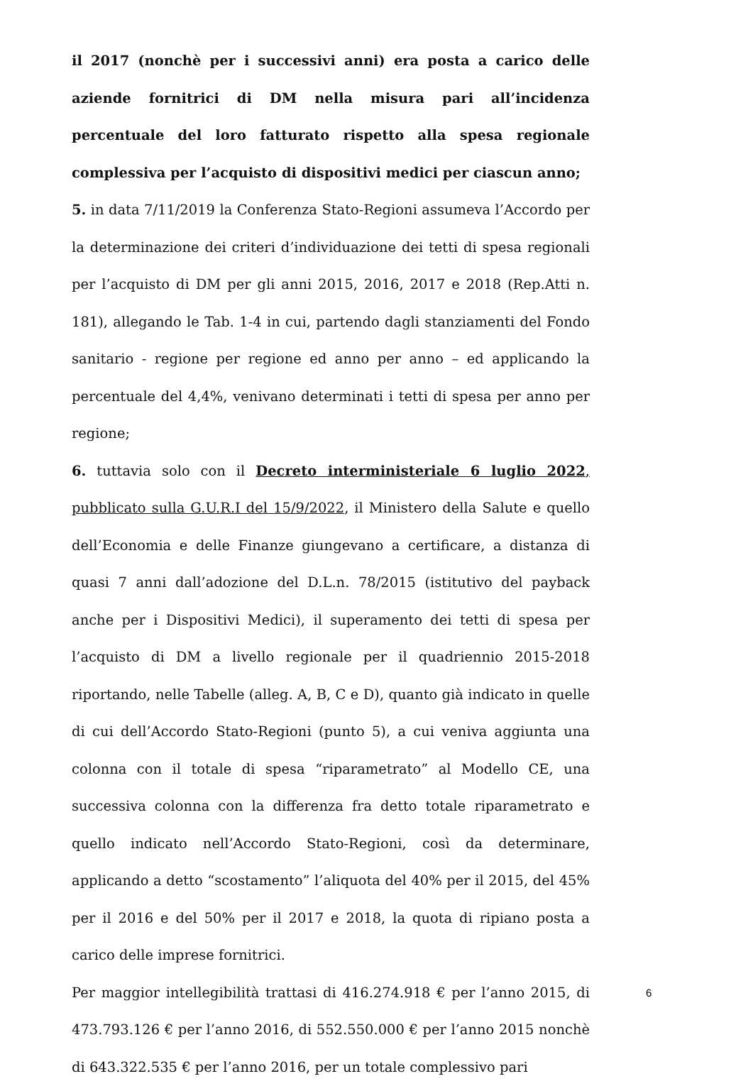il 2017 (nonchè per i successivi anni) era posta a carico delle aziende fornitrici di DM nella misura pari all’incidenza percentuale del loro fatturato rispetto alla spesa regionale complessiva per l’acquisto di dispositivi medici per ciascun anno;
5. in data 7/11/2019 la Conferenza Stato-Regioni assumeva l’Accordo per la determinazione dei criteri d’individuazione dei tetti di spesa regionali per l’acquisto di DM per gli anni 2015, 2016, 2017 e 2018 (Rep.Atti n. 181), allegando le Tab. 1-4 in cui, partendo dagli stanziamenti del Fondo sanitario - regione per regione ed anno per anno – ed applicando la percentuale del 4,4%, venivano determinati i tetti di spesa per anno per regione;
6. tuttavia solo con il Decreto interministeriale 6 luglio 2022, pubblicato sulla G.U.R.I del 15/9/2022, il Ministero della Salute e quello dell’Economia e delle Finanze giungevano a certificare, a distanza di quasi 7 anni dall’adozione del D.L.n. 78/2015 (istitutivo del payback anche per i Dispositivi Medici), il superamento dei tetti di spesa per l’acquisto di DM a livello regionale per il quadriennio 2015-2018 riportando, nelle Tabelle (alleg. A, B, C e D), quanto già indicato in quelle di cui dell’Accordo Stato-Regioni (punto 5), a cui veniva aggiunta una colonna con il totale di spesa “riparametrato” al Modello CE, una successiva colonna con la differenza fra detto totale riparametrato e quello indicato nell’Accordo Stato-Regioni, così da determinare, applicando a detto “scostamento” l’aliquota del 40% per il 2015, del 45% per il 2016 e del 50% per il 2017 e 2018, la quota di ripiano posta a carico delle imprese fornitrici.
Per maggior intellegibilità trattasi di 416.274.918 € per l’anno 2015, di 473.793.126 € per l’anno 2016, di 552.550.000 € per l’anno 2015 nonchè di 643.322.535 € per l’anno 2016, per un totale complessivo pari
6